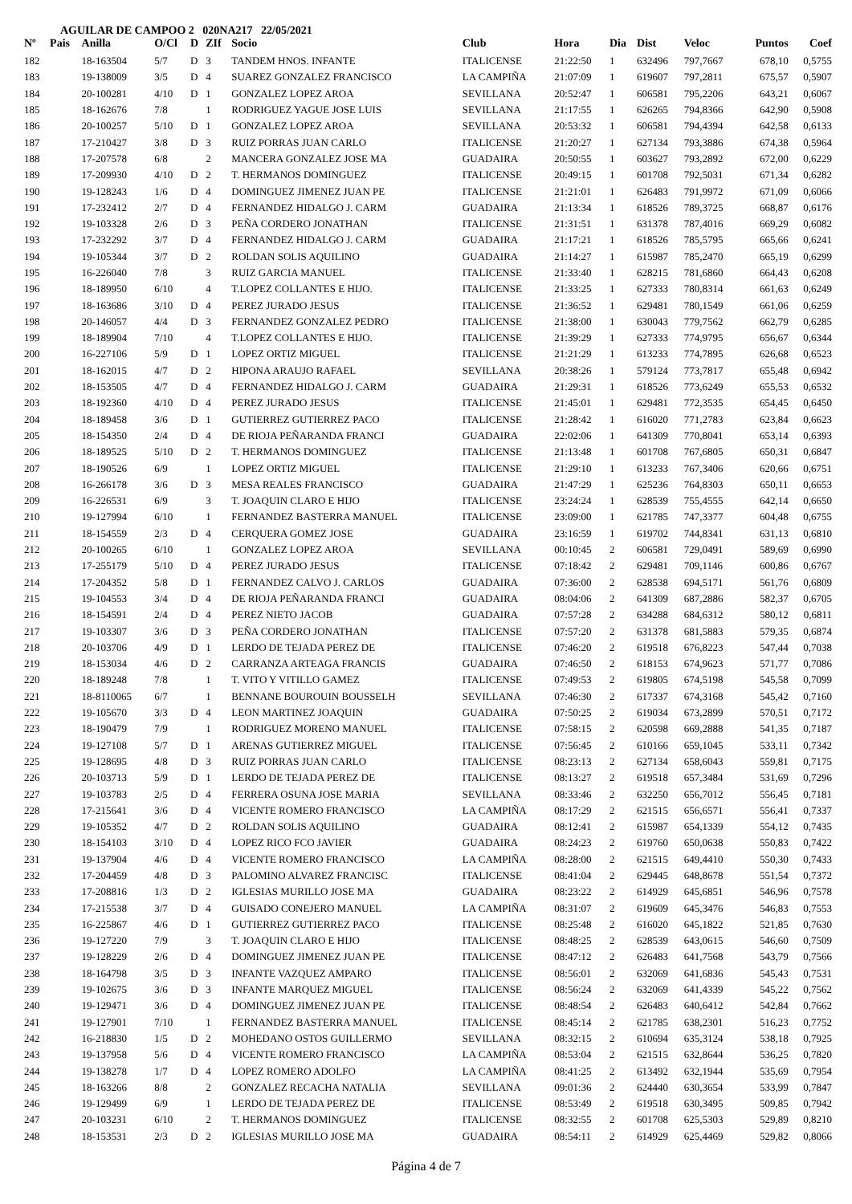AGUILAR DE CAMPOO 2 020NA217 22/05/2021
| Nº | Pais | Anilla | O/Cl | D | ZIf | Socio | Club | Hora | Dia | Dist | Veloc | Puntos | Coef |
| --- | --- | --- | --- | --- | --- | --- | --- | --- | --- | --- | --- | --- | --- |
| 182 | | 18-163504 | 5/7 | D | 3 | TANDEM HNOS. INFANTE | ITALICENSE | 21:22:50 | 1 | 632496 | 797,7667 | 678,10 | 0,5755 |
| 183 | | 19-138009 | 3/5 | D | 4 | SUAREZ GONZALEZ FRANCISCO | LA CAMPIÑA | 21:07:09 | 1 | 619607 | 797,2811 | 675,57 | 0,5907 |
| 184 | | 20-100281 | 4/10 | D | 1 | GONZALEZ LOPEZ AROA | SEVILLANA | 20:52:47 | 1 | 606581 | 795,2206 | 643,21 | 0,6067 |
| 185 | | 18-162676 | 7/8 | | 1 | RODRIGUEZ YAGUE JOSE LUIS | SEVILLANA | 21:17:55 | 1 | 626265 | 794,8366 | 642,90 | 0,5908 |
| 186 | | 20-100257 | 5/10 | D | 1 | GONZALEZ LOPEZ AROA | SEVILLANA | 20:53:32 | 1 | 606581 | 794,4394 | 642,58 | 0,6133 |
| 187 | | 17-210427 | 3/8 | D | 3 | RUIZ PORRAS JUAN CARLO | ITALICENSE | 21:20:27 | 1 | 627134 | 793,3886 | 674,38 | 0,5964 |
| 188 | | 17-207578 | 6/8 | | 2 | MANCERA GONZALEZ JOSE MA | GUADAIRA | 20:50:55 | 1 | 603627 | 793,2892 | 672,00 | 0,6229 |
| 189 | | 17-209930 | 4/10 | D | 2 | T. HERMANOS DOMINGUEZ | ITALICENSE | 20:49:15 | 1 | 601708 | 792,5031 | 671,34 | 0,6282 |
| 190 | | 19-128243 | 1/6 | D | 4 | DOMINGUEZ JIMENEZ JUAN PE | ITALICENSE | 21:21:01 | 1 | 626483 | 791,9972 | 671,09 | 0,6066 |
| 191 | | 17-232412 | 2/7 | D | 4 | FERNANDEZ HIDALGO J. CARM | GUADAIRA | 21:13:34 | 1 | 618526 | 789,3725 | 668,87 | 0,6176 |
| 192 | | 19-103328 | 2/6 | D | 3 | PEÑA CORDERO JONATHAN | ITALICENSE | 21:31:51 | 1 | 631378 | 787,4016 | 669,29 | 0,6082 |
| 193 | | 17-232292 | 3/7 | D | 4 | FERNANDEZ HIDALGO J. CARM | GUADAIRA | 21:17:21 | 1 | 618526 | 785,5795 | 665,66 | 0,6241 |
| 194 | | 19-105344 | 3/7 | D | 2 | ROLDAN SOLIS AQUILINO | GUADAIRA | 21:14:27 | 1 | 615987 | 785,2470 | 665,19 | 0,6299 |
| 195 | | 16-226040 | 7/8 | | 3 | RUIZ GARCIA MANUEL | ITALICENSE | 21:33:40 | 1 | 628215 | 781,6860 | 664,43 | 0,6208 |
| 196 | | 18-189950 | 6/10 | | 4 | T.LOPEZ COLLANTES E HIJO. | ITALICENSE | 21:33:25 | 1 | 627333 | 780,8314 | 661,63 | 0,6249 |
| 197 | | 18-163686 | 3/10 | D | 4 | PEREZ JURADO JESUS | ITALICENSE | 21:36:52 | 1 | 629481 | 780,1549 | 661,06 | 0,6259 |
| 198 | | 20-146057 | 4/4 | D | 3 | FERNANDEZ GONZALEZ PEDRO | ITALICENSE | 21:38:00 | 1 | 630043 | 779,7562 | 662,79 | 0,6285 |
| 199 | | 18-189904 | 7/10 | | 4 | T.LOPEZ COLLANTES E HIJO. | ITALICENSE | 21:39:29 | 1 | 627333 | 774,9795 | 656,67 | 0,6344 |
| 200 | | 16-227106 | 5/9 | D | 1 | LOPEZ ORTIZ MIGUEL | ITALICENSE | 21:21:29 | 1 | 613233 | 774,7895 | 626,68 | 0,6523 |
| 201 | | 18-162015 | 4/7 | D | 2 | HIPONA ARAUJO RAFAEL | SEVILLANA | 20:38:26 | 1 | 579124 | 773,7817 | 655,48 | 0,6942 |
| 202 | | 18-153505 | 4/7 | D | 4 | FERNANDEZ HIDALGO J. CARM | GUADAIRA | 21:29:31 | 1 | 618526 | 773,6249 | 655,53 | 0,6532 |
| 203 | | 18-192360 | 4/10 | D | 4 | PEREZ JURADO JESUS | ITALICENSE | 21:45:01 | 1 | 629481 | 772,3535 | 654,45 | 0,6450 |
| 204 | | 18-189458 | 3/6 | D | 1 | GUTIERREZ GUTIERREZ PACO | ITALICENSE | 21:28:42 | 1 | 616020 | 771,2783 | 623,84 | 0,6623 |
| 205 | | 18-154350 | 2/4 | D | 4 | DE RIOJA PEÑARANDA FRANCI | GUADAIRA | 22:02:06 | 1 | 641309 | 770,8041 | 653,14 | 0,6393 |
| 206 | | 18-189525 | 5/10 | D | 2 | T. HERMANOS DOMINGUEZ | ITALICENSE | 21:13:48 | 1 | 601708 | 767,6805 | 650,31 | 0,6847 |
| 207 | | 18-190526 | 6/9 | | 1 | LOPEZ ORTIZ MIGUEL | ITALICENSE | 21:29:10 | 1 | 613233 | 767,3406 | 620,66 | 0,6751 |
| 208 | | 16-266178 | 3/6 | D | 3 | MESA REALES FRANCISCO | GUADAIRA | 21:47:29 | 1 | 625236 | 764,8303 | 650,11 | 0,6653 |
| 209 | | 16-226531 | 6/9 | | 3 | T. JOAQUIN CLARO E HIJO | ITALICENSE | 23:24:24 | 1 | 628539 | 755,4555 | 642,14 | 0,6650 |
| 210 | | 19-127994 | 6/10 | | 1 | FERNANDEZ BASTERRA MANUEL | ITALICENSE | 23:09:00 | 1 | 621785 | 747,3377 | 604,48 | 0,6755 |
| 211 | | 18-154559 | 2/3 | D | 4 | CERQUERA GOMEZ JOSE | GUADAIRA | 23:16:59 | 1 | 619702 | 744,8341 | 631,13 | 0,6810 |
| 212 | | 20-100265 | 6/10 | | 1 | GONZALEZ LOPEZ AROA | SEVILLANA | 00:10:45 | 2 | 606581 | 729,0491 | 589,69 | 0,6990 |
| 213 | | 17-255179 | 5/10 | D | 4 | PEREZ JURADO JESUS | ITALICENSE | 07:18:42 | 2 | 629481 | 709,1146 | 600,86 | 0,6767 |
| 214 | | 17-204352 | 5/8 | D | 1 | FERNANDEZ CALVO J. CARLOS | GUADAIRA | 07:36:00 | 2 | 628538 | 694,5171 | 561,76 | 0,6809 |
| 215 | | 19-104553 | 3/4 | D | 4 | DE RIOJA PEÑARANDA FRANCI | GUADAIRA | 08:04:06 | 2 | 641309 | 687,2886 | 582,37 | 0,6705 |
| 216 | | 18-154591 | 2/4 | D | 4 | PEREZ NIETO JACOB | GUADAIRA | 07:57:28 | 2 | 634288 | 684,6312 | 580,12 | 0,6811 |
| 217 | | 19-103307 | 3/6 | D | 3 | PEÑA CORDERO JONATHAN | ITALICENSE | 07:57:20 | 2 | 631378 | 681,5883 | 579,35 | 0,6874 |
| 218 | | 20-103706 | 4/9 | D | 1 | LERDO DE TEJADA PEREZ DE | ITALICENSE | 07:46:20 | 2 | 619518 | 676,8223 | 547,44 | 0,7038 |
| 219 | | 18-153034 | 4/6 | D | 2 | CARRANZA ARTEAGA FRANCIS | GUADAIRA | 07:46:50 | 2 | 618153 | 674,9623 | 571,77 | 0,7086 |
| 220 | | 18-189248 | 7/8 | | 1 | T. VITO Y VITILLO GAMEZ | ITALICENSE | 07:49:53 | 2 | 619805 | 674,5198 | 545,58 | 0,7099 |
| 221 | | 18-8110065 | 6/7 | | 1 | BENNANE BOUROUIN BOUSSELH | SEVILLANA | 07:46:30 | 2 | 617337 | 674,3168 | 545,42 | 0,7160 |
| 222 | | 19-105670 | 3/3 | D | 4 | LEON MARTINEZ JOAQUIN | GUADAIRA | 07:50:25 | 2 | 619034 | 673,2899 | 570,51 | 0,7172 |
| 223 | | 18-190479 | 7/9 | | 1 | RODRIGUEZ MORENO MANUEL | ITALICENSE | 07:58:15 | 2 | 620598 | 669,2888 | 541,35 | 0,7187 |
| 224 | | 19-127108 | 5/7 | D | 1 | ARENAS GUTIERREZ MIGUEL | ITALICENSE | 07:56:45 | 2 | 610166 | 659,1045 | 533,11 | 0,7342 |
| 225 | | 19-128695 | 4/8 | D | 3 | RUIZ PORRAS JUAN CARLO | ITALICENSE | 08:23:13 | 2 | 627134 | 658,6043 | 559,81 | 0,7175 |
| 226 | | 20-103713 | 5/9 | D | 1 | LERDO DE TEJADA PEREZ DE | ITALICENSE | 08:13:27 | 2 | 619518 | 657,3484 | 531,69 | 0,7296 |
| 227 | | 19-103783 | 2/5 | D | 4 | FERRERA OSUNA JOSE MARIA | SEVILLANA | 08:33:46 | 2 | 632250 | 656,7012 | 556,45 | 0,7181 |
| 228 | | 17-215641 | 3/6 | D | 4 | VICENTE ROMERO FRANCISCO | LA CAMPIÑA | 08:17:29 | 2 | 621515 | 656,6571 | 556,41 | 0,7337 |
| 229 | | 19-105352 | 4/7 | D | 2 | ROLDAN SOLIS AQUILINO | GUADAIRA | 08:12:41 | 2 | 615987 | 654,1339 | 554,12 | 0,7435 |
| 230 | | 18-154103 | 3/10 | D | 4 | LOPEZ RICO FCO JAVIER | GUADAIRA | 08:24:23 | 2 | 619760 | 650,0638 | 550,83 | 0,7422 |
| 231 | | 19-137904 | 4/6 | D | 4 | VICENTE ROMERO FRANCISCO | LA CAMPIÑA | 08:28:00 | 2 | 621515 | 649,4410 | 550,30 | 0,7433 |
| 232 | | 17-204459 | 4/8 | D | 3 | PALOMINO ALVAREZ FRANCISC | ITALICENSE | 08:41:04 | 2 | 629445 | 648,8678 | 551,54 | 0,7372 |
| 233 | | 17-208816 | 1/3 | D | 2 | IGLESIAS MURILLO JOSE MA | GUADAIRA | 08:23:22 | 2 | 614929 | 645,6851 | 546,96 | 0,7578 |
| 234 | | 17-215538 | 3/7 | D | 4 | GUISADO CONEJERO MANUEL | LA CAMPIÑA | 08:31:07 | 2 | 619609 | 645,3476 | 546,83 | 0,7553 |
| 235 | | 16-225867 | 4/6 | D | 1 | GUTIERREZ GUTIERREZ PACO | ITALICENSE | 08:25:48 | 2 | 616020 | 645,1822 | 521,85 | 0,7630 |
| 236 | | 19-127220 | 7/9 | | 3 | T. JOAQUIN CLARO E HIJO | ITALICENSE | 08:48:25 | 2 | 628539 | 643,0615 | 546,60 | 0,7509 |
| 237 | | 19-128229 | 2/6 | D | 4 | DOMINGUEZ JIMENEZ JUAN PE | ITALICENSE | 08:47:12 | 2 | 626483 | 641,7568 | 543,79 | 0,7566 |
| 238 | | 18-164798 | 3/5 | D | 3 | INFANTE VAZQUEZ AMPARO | ITALICENSE | 08:56:01 | 2 | 632069 | 641,6836 | 545,43 | 0,7531 |
| 239 | | 19-102675 | 3/6 | D | 3 | INFANTE MARQUEZ MIGUEL | ITALICENSE | 08:56:24 | 2 | 632069 | 641,4339 | 545,22 | 0,7562 |
| 240 | | 19-129471 | 3/6 | D | 4 | DOMINGUEZ JIMENEZ JUAN PE | ITALICENSE | 08:48:54 | 2 | 626483 | 640,6412 | 542,84 | 0,7662 |
| 241 | | 19-127901 | 7/10 | | 1 | FERNANDEZ BASTERRA MANUEL | ITALICENSE | 08:45:14 | 2 | 621785 | 638,2301 | 516,23 | 0,7752 |
| 242 | | 16-218830 | 1/5 | D | 2 | MOHEDANO OSTOS GUILLERMO | SEVILLANA | 08:32:15 | 2 | 610694 | 635,3124 | 538,18 | 0,7925 |
| 243 | | 19-137958 | 5/6 | D | 4 | VICENTE ROMERO FRANCISCO | LA CAMPIÑA | 08:53:04 | 2 | 621515 | 632,8644 | 536,25 | 0,7820 |
| 244 | | 19-138278 | 1/7 | D | 4 | LOPEZ ROMERO ADOLFO | LA CAMPIÑA | 08:41:25 | 2 | 613492 | 632,1944 | 535,69 | 0,7954 |
| 245 | | 18-163266 | 8/8 | | 2 | GONZALEZ RECACHA NATALIA | SEVILLANA | 09:01:36 | 2 | 624440 | 630,3654 | 533,99 | 0,7847 |
| 246 | | 19-129499 | 6/9 | | 1 | LERDO DE TEJADA PEREZ DE | ITALICENSE | 08:53:49 | 2 | 619518 | 630,3495 | 509,85 | 0,7942 |
| 247 | | 20-103231 | 6/10 | | 2 | T. HERMANOS DOMINGUEZ | ITALICENSE | 08:32:55 | 2 | 601708 | 625,5303 | 529,89 | 0,8210 |
| 248 | | 18-153531 | 2/3 | D | 2 | IGLESIAS MURILLO JOSE MA | GUADAIRA | 08:54:11 | 2 | 614929 | 625,4469 | 529,82 | 0,8066 |
Página 4 de 7